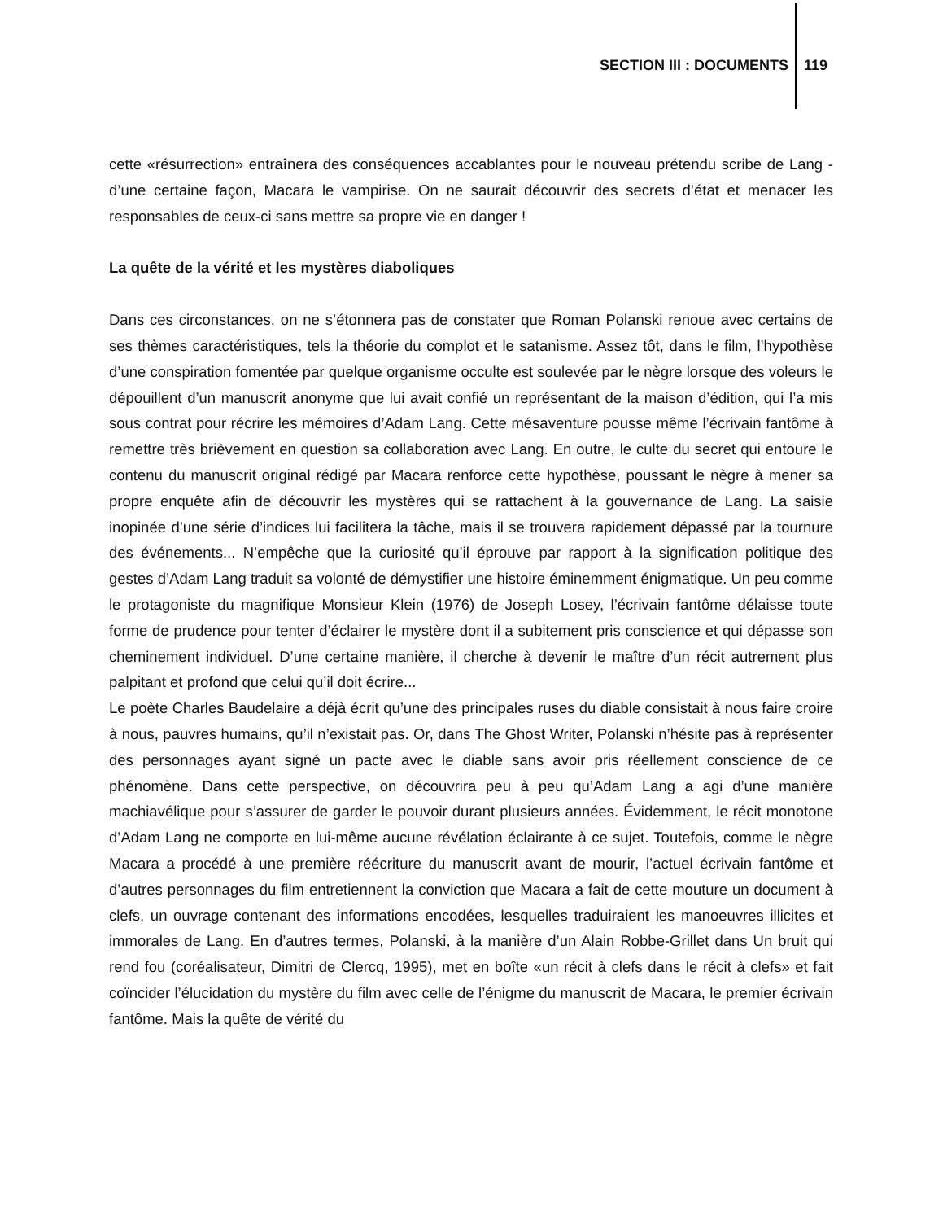SECTION III : DOCUMENTS 119
cette «résurrection» entraînera des conséquences accablantes pour le nouveau prétendu scribe de Lang - d’une certaine façon, Macara le vampirise. On ne saurait découvrir des secrets d’état et menacer les responsables de ceux-ci sans mettre sa propre vie en danger !
La quête de la vérité et les mystères diaboliques
Dans ces circonstances, on ne s’étonnera pas de constater que Roman Polanski renoue avec certains de ses thèmes caractéristiques, tels la théorie du complot et le satanisme. Assez tôt, dans le film, l’hypothèse d’une conspiration fomentée par quelque organisme occulte est soulevée par le nègre lorsque des voleurs le dépouillent d’un manuscrit anonyme que lui avait confié un représentant de la maison d’édition, qui l’a mis sous contrat pour récrire les mémoires d’Adam Lang. Cette mésaventure pousse même l’écrivain fantôme à remettre très brièvement en question sa collaboration avec Lang. En outre, le culte du secret qui entoure le contenu du manuscrit original rédigé par Macara renforce cette hypothèse, poussant le nègre à mener sa propre enquête afin de découvrir les mystères qui se rattachent à la gouvernance de Lang. La saisie inopinée d’une série d’indices lui facilitera la tâche, mais il se trouvera rapidement dépassé par la tournure des événements... N’empêche que la curiosité qu’il éprouve par rapport à la signification politique des gestes d’Adam Lang traduit sa volonté de démystifier une histoire éminemment énigmatique. Un peu comme le protagoniste du magnifique Monsieur Klein (1976) de Joseph Losey, l’écrivain fantôme délaisse toute forme de prudence pour tenter d’éclairer le mystère dont il a subitement pris conscience et qui dépasse son cheminement individuel. D’une certaine manière, il cherche à devenir le maître d’un récit autrement plus palpitant et profond que celui qu’il doit écrire...
Le poète Charles Baudelaire a déjà écrit qu’une des principales ruses du diable consistait à nous faire croire à nous, pauvres humains, qu’il n’existait pas. Or, dans The Ghost Writer, Polanski n’hésite pas à représenter des personnages ayant signé un pacte avec le diable sans avoir pris réellement conscience de ce phénomène. Dans cette perspective, on découvrira peu à peu qu’Adam Lang a agi d’une manière machiavélique pour s’assurer de garder le pouvoir durant plusieurs années. Évidemment, le récit monotone d’Adam Lang ne comporte en lui-même aucune révélation éclairante à ce sujet. Toutefois, comme le nègre Macara a procédé à une première réécriture du manuscrit avant de mourir, l’actuel écrivain fantôme et d’autres personnages du film entretiennent la conviction que Macara a fait de cette mouture un document à clefs, un ouvrage contenant des informations encodées, lesquelles traduiraient les manoeuvres illicites et immorales de Lang. En d’autres termes, Polanski, à la manière d’un Alain Robbe-Grillet dans Un bruit qui rend fou (coréalisateur, Dimitri de Clercq, 1995), met en boîte «un récit à clefs dans le récit à clefs» et fait coïncider l’élucidation du mystère du film avec celle de l’énigme du manuscrit de Macara, le premier écrivain fantôme. Mais la quête de vérité du